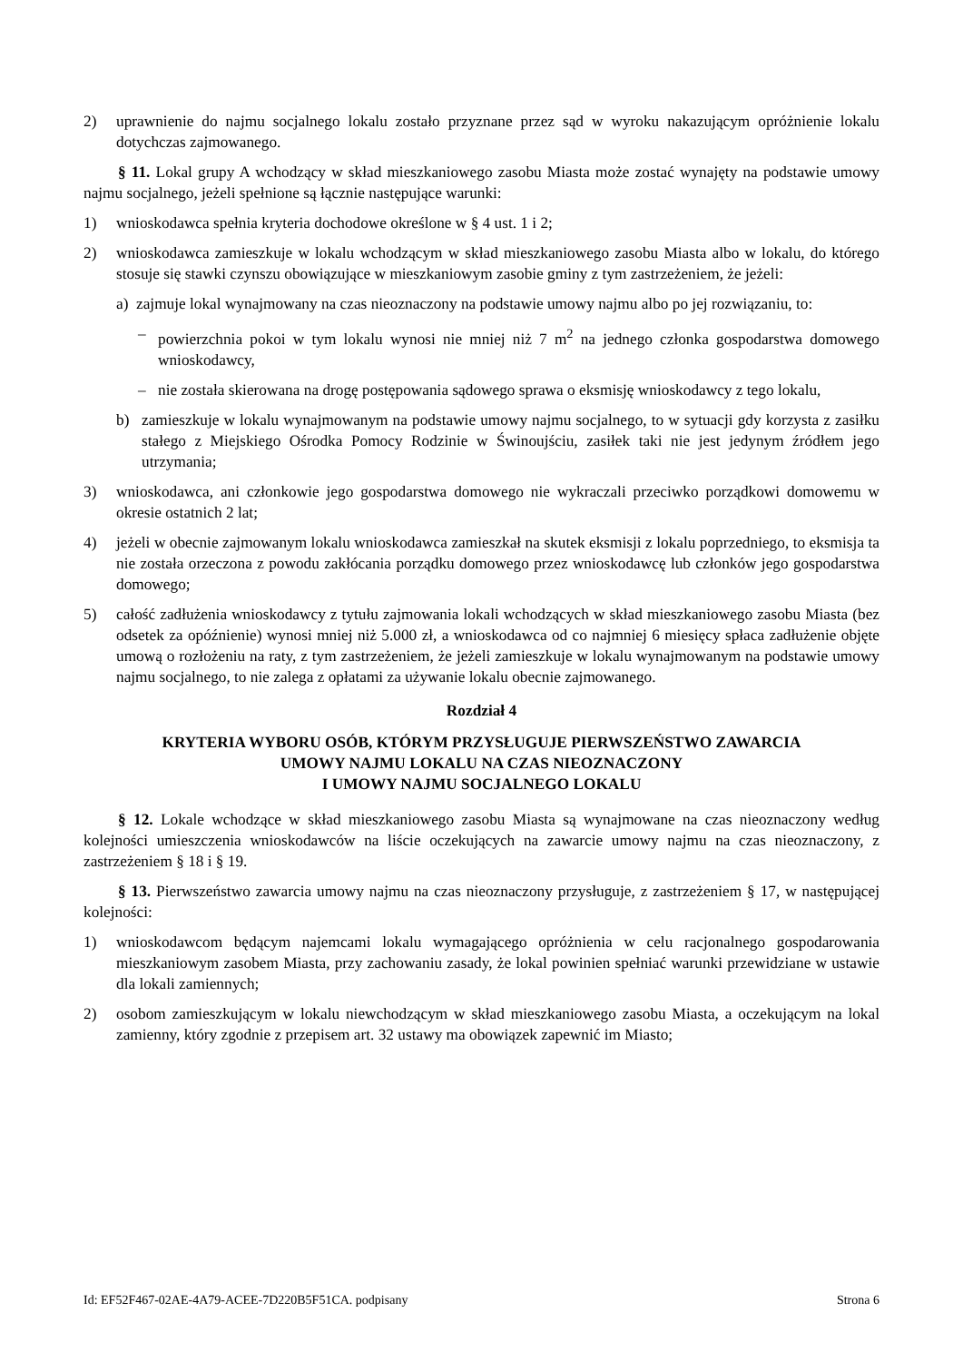2) uprawnienie do najmu socjalnego lokalu zostało przyznane przez sąd w wyroku nakazującym opróżnienie lokalu dotychczas zajmowanego.
§ 11. Lokal grupy A wchodzący w skład mieszkaniowego zasobu Miasta może zostać wynajęty na podstawie umowy najmu socjalnego, jeżeli spełnione są łącznie następujące warunki:
1) wnioskodawca spełnia kryteria dochodowe określone w § 4 ust. 1 i 2;
2) wnioskodawca zamieszkuje w lokalu wchodzącym w skład mieszkaniowego zasobu Miasta albo w lokalu, do którego stosuje się stawki czynszu obowiązujące w mieszkaniowym zasobie gminy z tym zastrzeżeniem, że jeżeli:
a) zajmuje lokal wynajmowany na czas nieoznaczony na podstawie umowy najmu albo po jej rozwiązaniu, to:
– powierzchnia pokoi w tym lokalu wynosi nie mniej niż 7 m<sup>2</sup> na jednego członka gospodarstwa domowego wnioskodawcy,
– nie została skierowana na drogę postępowania sądowego sprawa o eksmisję wnioskodawcy z tego lokalu,
b) zamieszkuje w lokalu wynajmowanym na podstawie umowy najmu socjalnego, to w sytuacji gdy korzysta z zasiłku stałego z Miejskiego Ośrodka Pomocy Rodzinie w Świnoujściu, zasiłek taki nie jest jedynym źródłem jego utrzymania;
3) wnioskodawca, ani członkowie jego gospodarstwa domowego nie wykraczali przeciwko porządkowi domowemu w okresie ostatnich 2 lat;
4) jeżeli w obecnie zajmowanym lokalu wnioskodawca zamieszkał na skutek eksmisji z lokalu poprzedniego, to eksmisja ta nie została orzeczona z powodu zakłócania porządku domowego przez wnioskodawcę lub członków jego gospodarstwa domowego;
5) całość zadłużenia wnioskodawcy z tytułu zajmowania lokali wchodzących w skład mieszkaniowego zasobu Miasta (bez odsetek za opóźnienie) wynosi mniej niż 5.000 zł, a wnioskodawca od co najmniej 6 miesięcy spłaca zadłużenie objęte umową o rozłożeniu na raty, z tym zastrzeżeniem, że jeżeli zamieszkuje w lokalu wynajmowanym na podstawie umowy najmu socjalnego, to nie zalega z opłatami za używanie lokalu obecnie zajmowanego.
Rozdział 4
KRYTERIA WYBORU OSÓB, KTÓRYM PRZYSŁUGUJE PIERWSZEŃSTWO ZAWARCIA
UMOWY NAJMU LOKALU NA CZAS NIEOZNACZONY
I UMOWY NAJMU SOCJALNEGO LOKALU
§ 12. Lokale wchodzące w skład mieszkaniowego zasobu Miasta są wynajmowane na czas nieoznaczony według kolejności umieszczenia wnioskodawców na liście oczekujących na zawarcie umowy najmu na czas nieoznaczony, z zastrzeżeniem § 18 i § 19.
§ 13. Pierwszeństwo zawarcia umowy najmu na czas nieoznaczony przysługuje, z zastrzeżeniem § 17, w następującej kolejności:
1) wnioskodawcom będącym najemcami lokalu wymagającego opróżnienia w celu racjonalnego gospodarowania mieszkaniowym zasobem Miasta, przy zachowaniu zasady, że lokal powinien spełniać warunki przewidziane w ustawie dla lokali zamiennych;
2) osobom zamieszkującym w lokalu niewchodzącym w skład mieszkaniowego zasobu Miasta, a oczekującym na lokal zamienny, który zgodnie z przepisem art. 32 ustawy ma obowiązek zapewnić im Miasto;
Id: EF52F467-02AE-4A79-ACEE-7D220B5F51CA. podpisany Strona 6